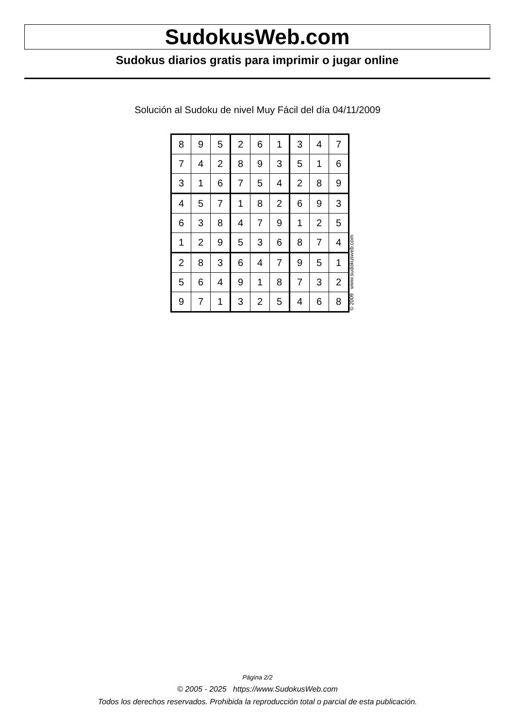SudokusWeb.com
Sudokus diarios gratis para imprimir o jugar online
Solución al Sudoku de nivel Muy Fácil del día 04/11/2009
| 8 | 9 | 5 | 2 | 6 | 1 | 3 | 4 | 7 |
| 7 | 4 | 2 | 8 | 9 | 3 | 5 | 1 | 6 |
| 3 | 1 | 6 | 7 | 5 | 4 | 2 | 8 | 9 |
| 4 | 5 | 7 | 1 | 8 | 2 | 6 | 9 | 3 |
| 6 | 3 | 8 | 4 | 7 | 9 | 1 | 2 | 5 |
| 1 | 2 | 9 | 5 | 3 | 6 | 8 | 7 | 4 |
| 2 | 8 | 3 | 6 | 4 | 7 | 9 | 5 | 1 |
| 5 | 6 | 4 | 9 | 1 | 8 | 7 | 3 | 2 |
| 9 | 7 | 1 | 3 | 2 | 5 | 4 | 6 | 8 |
© 2009 www.sudokusweb.com
Página 2/2
© 2005 - 2025 https://www.SudokusWeb.com
Todos los derechos reservados. Prohibida la reproducción total o parcial de esta publicación.